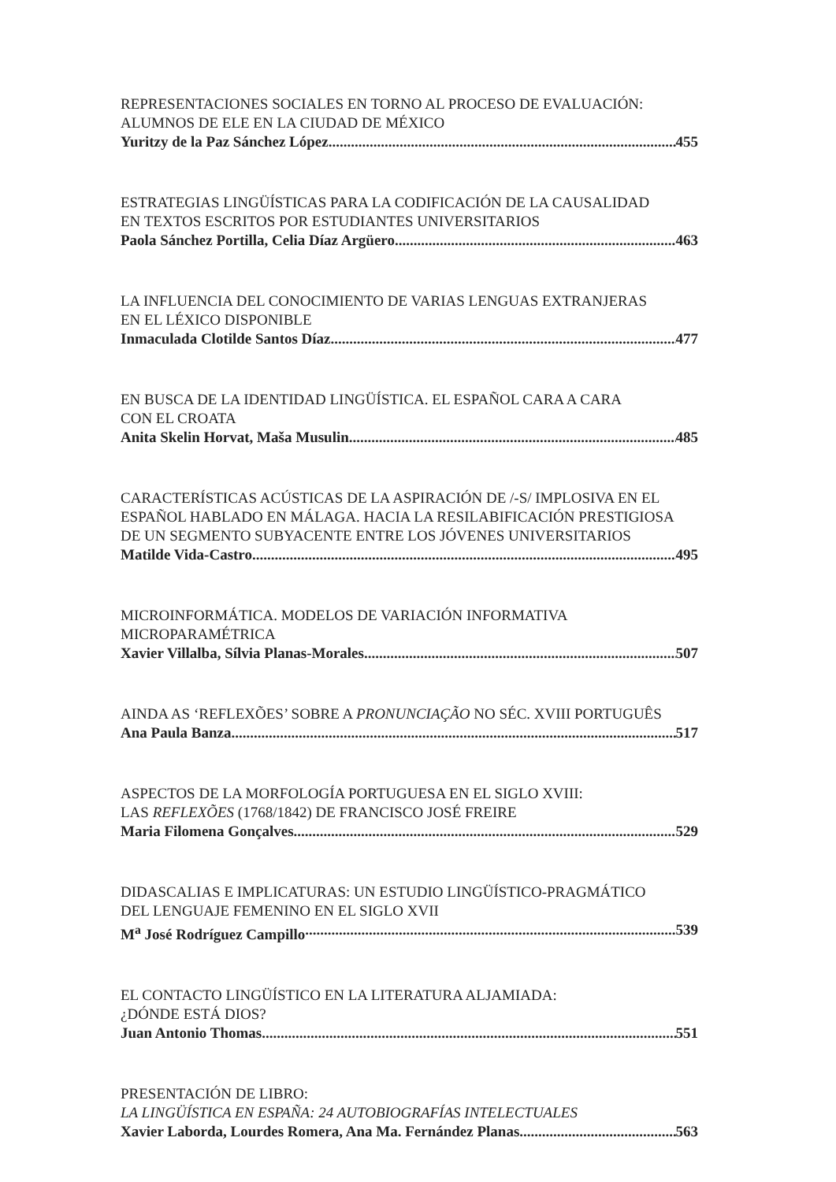REPRESENTACIONES SOCIALES EN TORNO AL PROCESO DE EVALUACIÓN:
ALUMNOS DE ELE EN LA CIUDAD DE MÉXICO
Yuritzy de la Paz Sánchez López 455
ESTRATEGIAS LINGÜÍSTICAS PARA LA CODIFICACIÓN DE LA CAUSALIDAD
EN TEXTOS ESCRITOS POR ESTUDIANTES UNIVERSITARIOS
Paola Sánchez Portilla, Celia Díaz Argüero 463
LA INFLUENCIA DEL CONOCIMIENTO DE VARIAS LENGUAS EXTRANJERAS
EN EL LÉXICO DISPONIBLE
Inmaculada Clotilde Santos Díaz 477
EN BUSCA DE LA IDENTIDAD LINGÜÍSTICA. EL ESPAÑOL CARA A CARA
CON EL CROATA
Anita Skelin Horvat, Maša Musulin 485
CARACTERÍSTICAS ACÚSTICAS DE LA ASPIRACIÓN DE /-S/ IMPLOSIVA EN EL
ESPAÑOL HABLADO EN MÁLAGA. HACIA LA RESILABIFICACIÓN PRESTIGIOSA
DE UN SEGMENTO SUBYACENTE ENTRE LOS JÓVENES UNIVERSITARIOS
Matilde Vida-Castro 495
MICROINFORMÁTICA. MODELOS DE VARIACIÓN INFORMATIVA
MICROPARAMÉTRICA
Xavier Villalba, Sílvia Planas-Morales 507
AINDA AS ‘REFLEXÕES’ SOBRE A PRONUNCIAÇÃO NO SÉC. XVIII PORTUGUÊS
Ana Paula Banza 517
ASPECTOS DE LA MORFOLOGÍA PORTUGUESA EN EL SIGLO XVIII:
LAS REFLEXÕES (1768/1842) DE FRANCISCO JOSÉ FREIRE
Maria Filomena Gonçalves 529
DIDASCALIAS E IMPLICATURAS: UN ESTUDIO LINGÜÍSTICO-PRAGMÁTICO
DEL LENGUAJE FEMENINO EN EL SIGLO XVII
M<sup>a</sup> José Rodríguez Campillo 539
EL CONTACTO LINGÜÍSTICO EN LA LITERATURA ALJAMIADA:
¿DÓNDE ESTÁ DIOS?
Juan Antonio Thomas 551
PRESENTACIÓN DE LIBRO:
LA LINGÜÍSTICA EN ESPAÑA: 24 AUTOBIOGRAFÍAS INTELECTUALES
Xavier Laborda, Lourdes Romera, Ana Ma. Fernández Planas 563